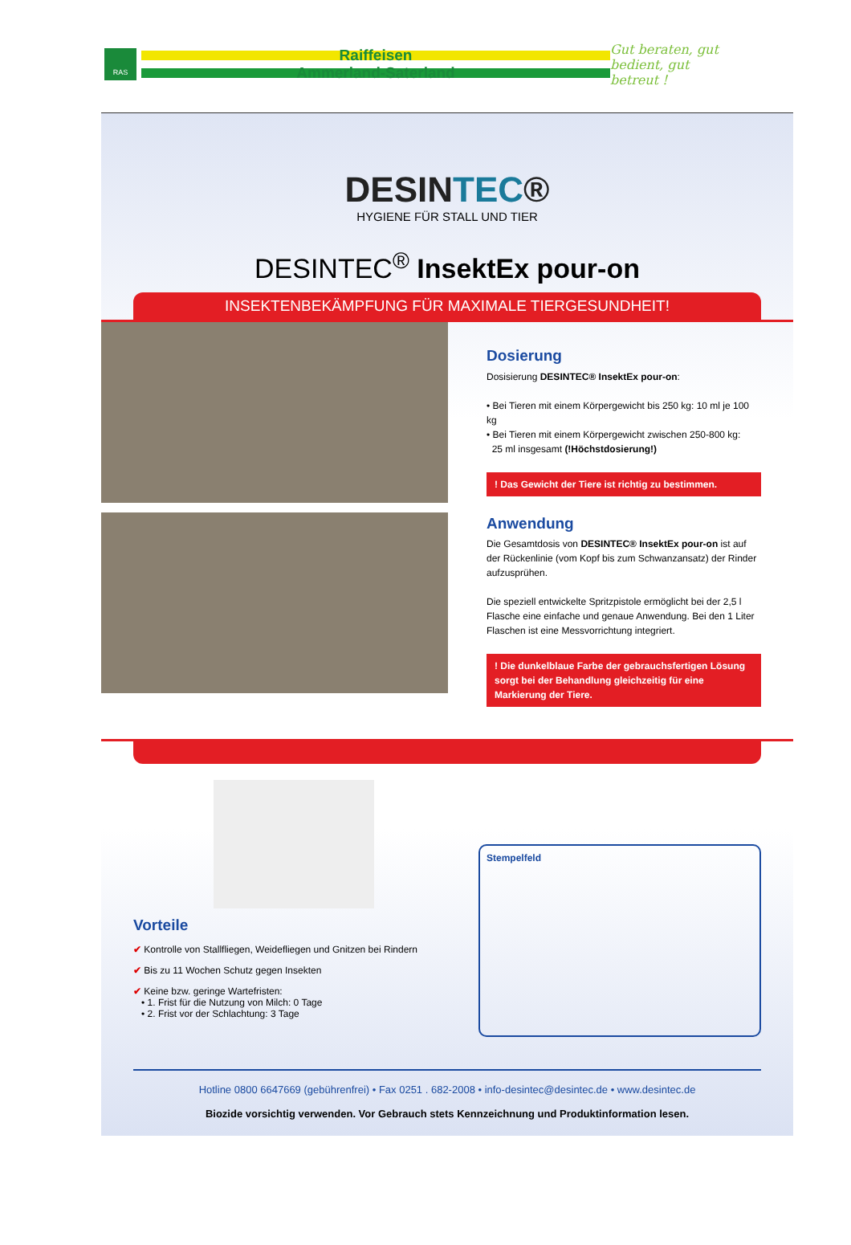RAS
Raiffeisen
Ammerland-Saterland
Gut beraten, gut bedient, gut betreut !
DESINTEC®
HYGIENE FÜR STALL UND TIER
DESINTEC<sup>®</sup> InsektEx pour-on
INSEKTENBEKÄMPFUNG FÜR MAXIMALE TIERGESUNDHEIT!
Dosierung
Dosisierung DESINTEC® InsektEx pour-on:
• Bei Tieren mit einem Körpergewicht bis 250 kg: 10 ml je 100 kg
• Bei Tieren mit einem Körpergewicht zwischen 250-800 kg:
25 ml insgesamt (!Höchstdosierung!)
! Das Gewicht der Tiere ist richtig zu bestimmen.
Anwendung
Die Gesamtdosis von DESINTEC® InsektEx pour-on ist auf der Rückenlinie (vom Kopf bis zum Schwanzansatz) der Rinder aufzusprühen.
Die speziell entwickelte Spritzpistole ermöglicht bei der 2,5 l Flasche eine einfache und genaue Anwendung. Bei den 1 Liter Flaschen ist eine Messvorrichtung integriert.
! Die dunkelblaue Farbe der gebrauchsfertigen Lösung sorgt bei der Behandlung gleichzeitig für eine Markierung der Tiere.
Vorteile
✔ Kontrolle von Stallfliegen, Weidefliegen und Gnitzen bei Rindern
✔ Bis zu 11 Wochen Schutz gegen Insekten
✔ Keine bzw. geringe Wartefristen:
• 1. Frist für die Nutzung von Milch: 0 Tage
• 2. Frist vor der Schlachtung: 3 Tage
Stempelfeld
Hotline 0800 6647669 (gebührenfrei) • Fax 0251 . 682-2008 • info-desintec@desintec.de • www.desintec.de
Biozide vorsichtig verwenden. Vor Gebrauch stets Kennzeichnung und Produktinformation lesen.